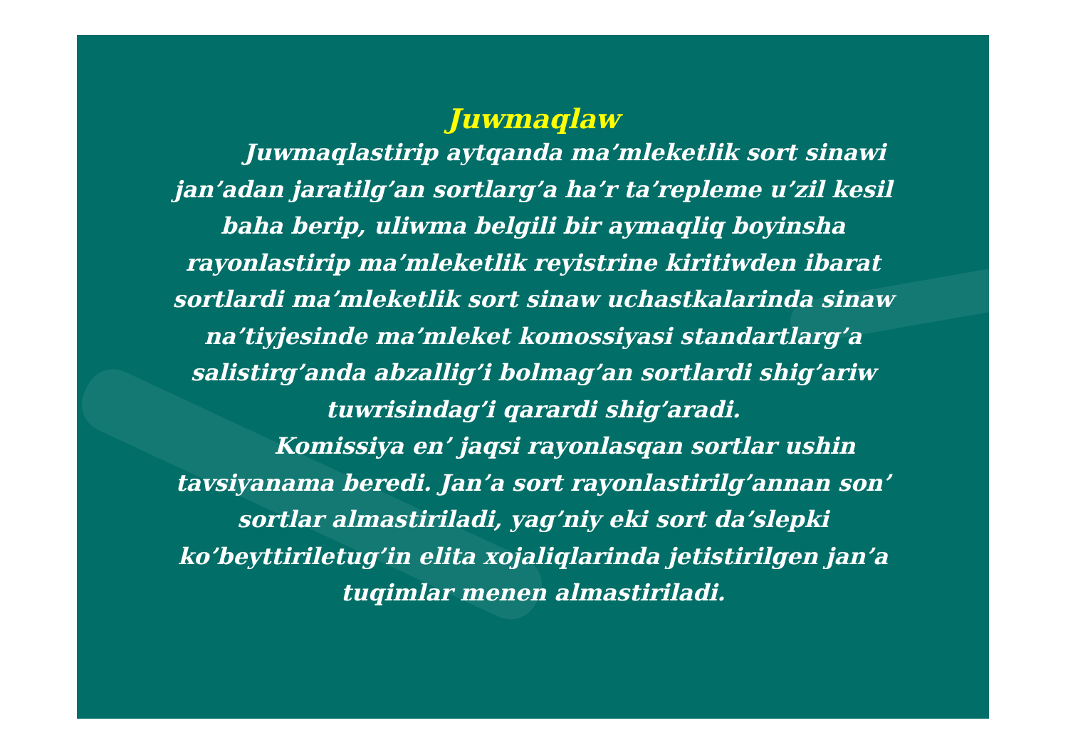Juwmaqlaw
Juwmaqlastirip aytqanda ma’mleketlik sort sinawi jan’adan jaratilg’an sortlarg’a ha’r ta’repleme u’zil kesil baha berip, uliwma belgili bir aymaqliq boyinsha rayonlastirip ma’mleketlik reyistrine kiritiwden ibarat sortlardi ma’mleketlik sort sinaw uchastkalarinda sinaw na’tiyjesinde ma’mleket komossiyasi standartlarg’a salistirg’anda abzallig’i bolmag’an sortlardi shig’ariw tuwrisindag’i qarardi shig’aradi.
Komissiya en’ jaqsi rayonlasqan sortlar ushin tavsiyanama beredi. Jan’a sort rayonlastirilg’annan son’ sortlar almastiriladi, yag’niy eki sort da’slepki ko’beyttiriletug’in elita xojaliqlarinda jetistirilgen jan’a tuqimlar menen almastiriladi.